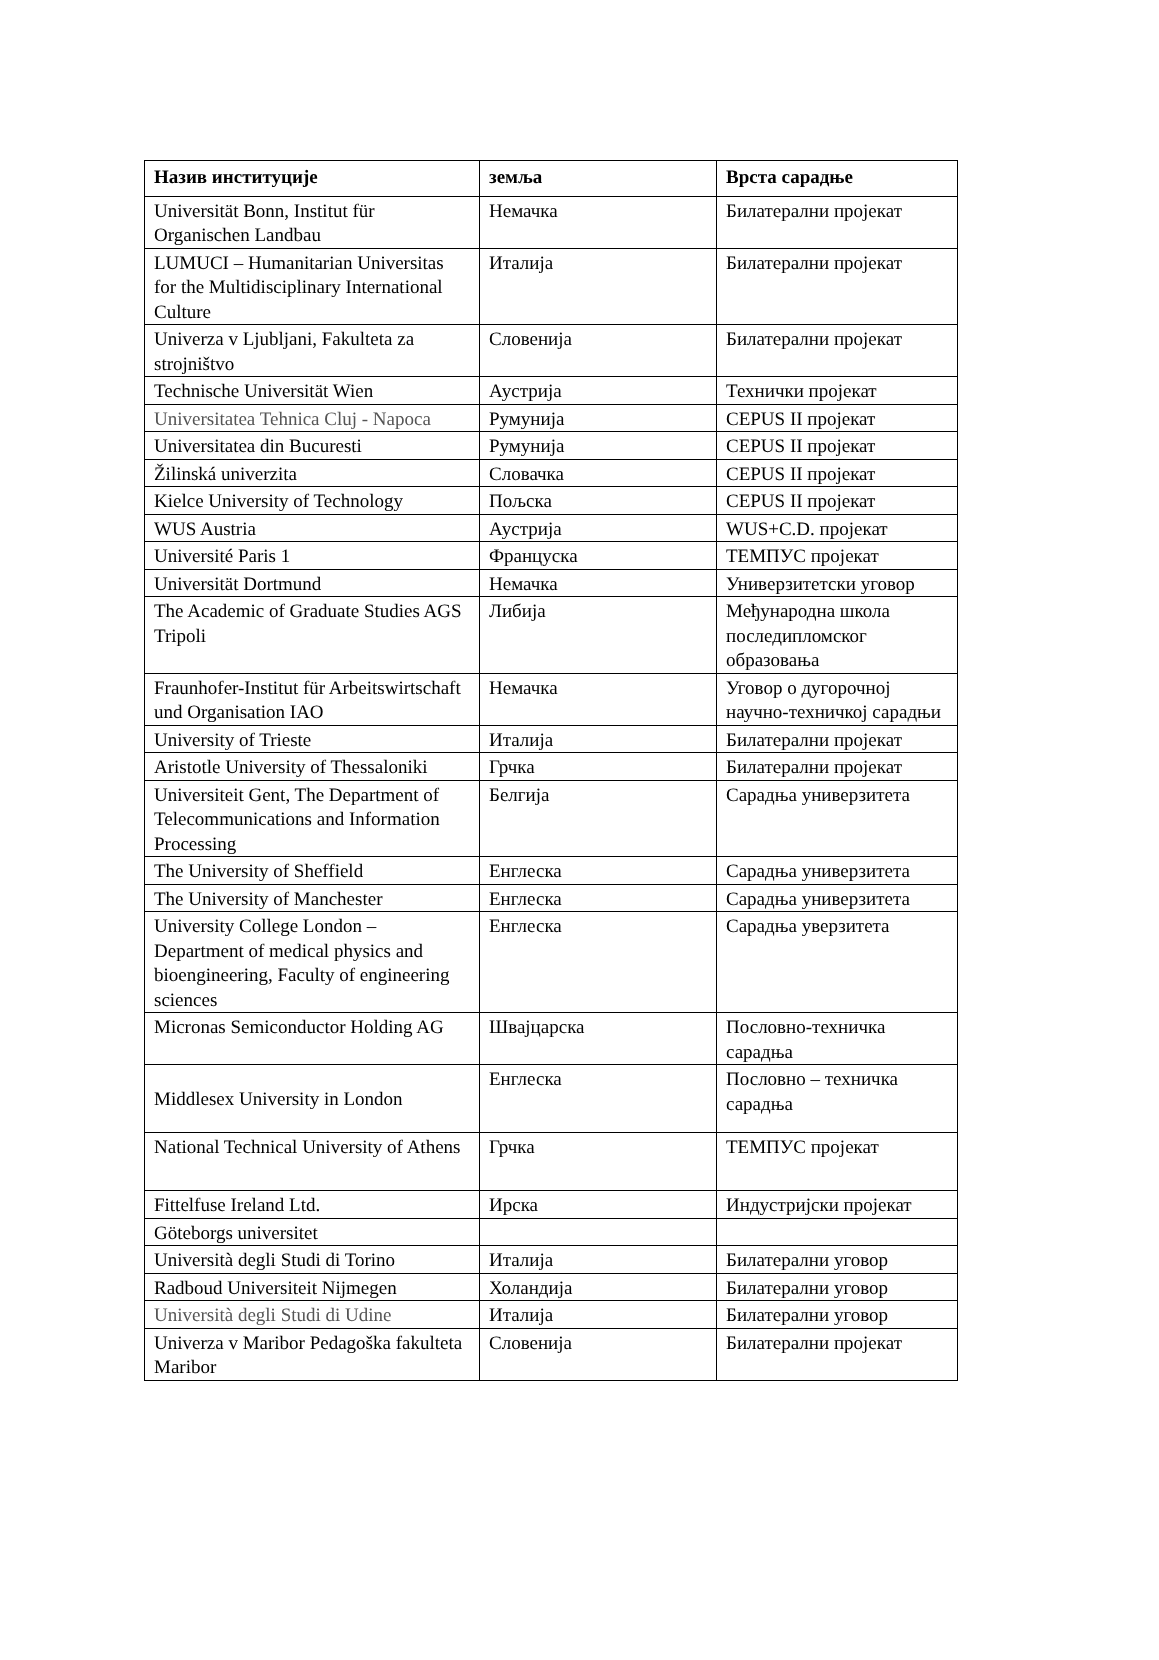| Назив институције | земља | Врста сарадње |
| --- | --- | --- |
| Universität Bonn, Institut für Organischen Landbau | Немачка | Билатерални пројекат |
| LUMUCI – Humanitarian Universitas for the Multidisciplinary International Culture | Италија | Билатерални пројекат |
| Univerza v Ljubljani, Fakulteta za strojništvo | Словенија | Билатерални пројекат |
| Technische Universität Wien | Аустрија | Технички пројекат |
| Universitatea Tehnica Cluj - Napoca | Румунија | CEPUS II пројекат |
| Universitatea din Bucuresti | Румунија | CEPUS II пројекат |
| Žilinská univerzita | Словачка | CEPUS II пројекат |
| Kielce University of Technology | Пољска | CEPUS II пројекат |
| WUS Austria | Аустрија | WUS+C.D. пројекат |
| Université Paris 1 | Француска | ТЕМПУС пројекат |
| Universität Dortmund | Немачка | Универзитетски уговор |
| The Academic of Graduate Studies AGS Tripoli | Либија | Међународна школа последипломског образовања |
| Fraunhofer-Institut für Arbeitswirtschaft und Organisation IAO | Немачка | Уговор о дугорочној научно-техничкој сарадњи |
| University of Trieste | Италија | Билатерални пројекат |
| Aristotle University of Thessaloniki | Грчка | Билатерални пројекат |
| Universiteit Gent, The Department of Telecommunications and Information Processing | Белгија | Сарадња универзитета |
| The University of Sheffield | Енглеска | Сарадња универзитета |
| The University of Manchester | Енглеска | Сарадња универзитета |
| University College London – Department of medical physics and bioengineering, Faculty of engineering sciences | Енглеска | Сарадња уверзитета |
| Micronas Semiconductor Holding AG | Швајцарска | Пословно-техничка сарадња |
| Middlesex University in London | Енглеска | Пословно – техничка сарадња |
| National Technical University of Athens | Грчка | ТЕМПУС пројекат |
| Fittelfuse Ireland Ltd. | Ирска | Индустријски пројекат |
| Göteborgs universitet | | |
| Università degli Studi di Torino | Италија | Билатерални уговор |
| Radboud Universiteit Nijmegen | Холандија | Билатерални уговор |
| Università degli Studi di Udine | Италија | Билатерални уговор |
| Univerza v Maribor Pedagoška fakulteta Maribor | Словенија | Билатерални пројекат |